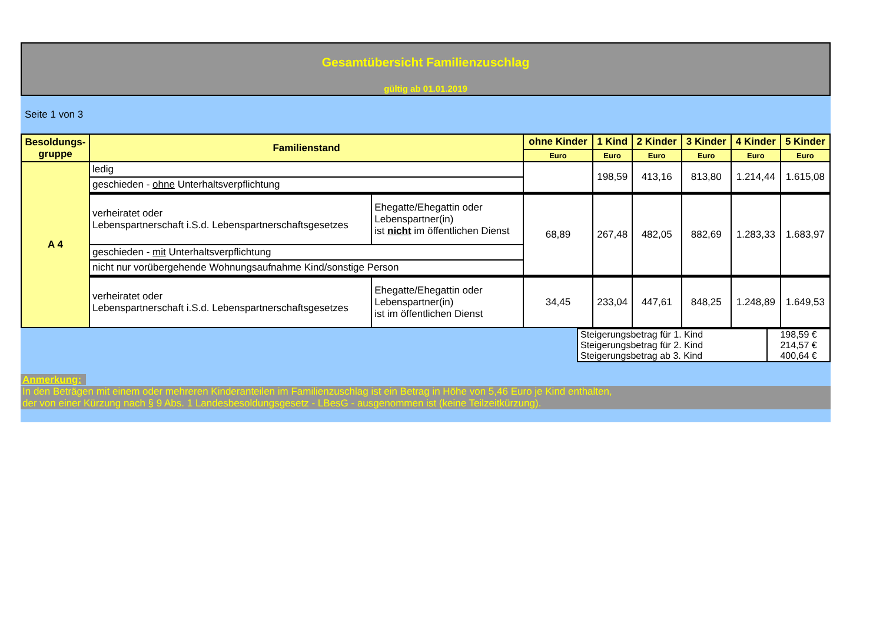Gesamtübersicht Familienzuschlag
gültig ab 01.01.2019
Seite 1 von 3
| Besoldungs- gruppe | Familienstand | | ohne Kinder | 1 Kind | 2 Kinder | 3 Kinder | 4 Kinder | 5 Kinder |
| --- | --- | --- | --- | --- | --- | --- | --- | --- |
| | | | Euro | Euro | Euro | Euro | Euro | Euro |
| A 4 | ledig | | | 198,59 | 413,16 | 813,80 | 1.214,44 | 1.615,08 |
| | geschieden - ohne Unterhaltsverpflichtung | | | | | | | |
| | verheiratet oder Lebenspartnerschaft i.S.d. Lebenspartnerschaftsgesetzes | Ehegatte/Ehegattin oder Lebenspartner(in) ist nicht im öffentlichen Dienst | 68,89 | 267,48 | 482,05 | 882,69 | 1.283,33 | 1.683,97 |
| | geschieden - mit Unterhaltsverpflichtung | | | | | | | |
| | nicht nur vorübergehende Wohnungsaufnahme Kind/sonstige Person | | | | | | | |
| | verheiratet oder Lebenspartnerschaft i.S.d. Lebenspartnerschaftsgesetzes | Ehegatte/Ehegattin oder Lebenspartner(in) ist im öffentlichen Dienst | 34,45 | 233,04 | 447,61 | 848,25 | 1.248,89 | 1.649,53 |
| Steigerungsbetrag für 1. Kind | 198,59 € |
| Steigerungsbetrag für 2. Kind | 214,57 € |
| Steigerungsbetrag ab 3. Kind | 400,64 € |
Anmerkung:
In den Beträgen mit einem oder mehreren Kinderanteilen im Familienzuschlag ist ein Betrag in Höhe von 5,46 Euro je Kind enthalten,
der von einer Kürzung nach § 9 Abs. 1 Landesbesoldungsgesetz - LBesG - ausgenommen ist (keine Teilzeitkürzung).